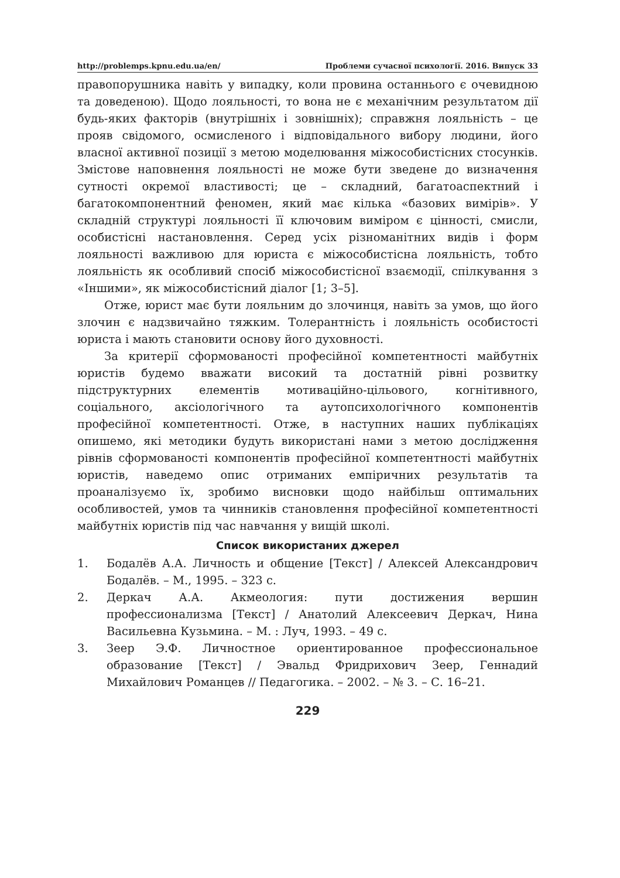http://problemps.kpnu.edu.ua/en/ Проблеми сучасної психології. 2016. Випуск 33
правопорушника навіть у випадку, коли провина останнього є очевидною та доведеною). Щодо лояльності, то вона не є механічним результатом дії будь-яких факторів (внутрішніх і зовнішніх); справжня лояльність – це прояв свідомого, осмисленого і відповідального вибору людини, його власної активної позиції з метою моделювання міжособистісних стосунків. Змістове наповнення лояльності не може бути зведене до визначення сутності окремої властивості; це – складний, багатоаспектний і багатокомпонентний феномен, який має кілька «базових вимірів». У складній структурі лояльності її ключовим виміром є цінності, смисли, особистісні настановлення. Серед усіх різноманітних видів і форм лояльності важливою для юриста є міжособистісна лояльність, тобто лояльність як особливий спосіб міжособистісної взаємодії, спілкування з «Іншими», як міжособистісний діалог [1; 3–5].
Отже, юрист має бути лояльним до злочинця, навіть за умов, що його злочин є надзвичайно тяжким. Толерантність і лояльність особистості юриста і мають становити основу його духовності.
За критерії сформованості професійної компетентності майбутніх юристів будемо вважати високий та достатній рівні розвитку підструктурних елементів мотиваційно-цільового, когнітивного, соціального, аксіологічного та аутопсихологічного компонентів професійної компетентності. Отже, в наступних наших публікаціях опишемо, які методики будуть використані нами з метою дослідження рівнів сформованості компонентів професійної компетентності майбутніх юристів, наведемо опис отриманих емпіричних результатів та проаналізуємо їх, зробимо висновки щодо найбільш оптимальних особливостей, умов та чинників становлення професійної компетентності майбутніх юристів під час навчання у вищій школі.
Список використаних джерел
1. Бодалёв А.А. Личность и общение [Текст] / Алексей Александрович Бодалёв. – М., 1995. – 323 с.
2. Деркач А.А. Акмеология: пути достижения вершин профессионализма [Текст] / Анатолий Алексеевич Деркач, Нина Васильевна Кузьмина. – М. : Луч, 1993. – 49 с.
3. Зеер Э.Ф. Личностное ориентированное профессиональное образование [Текст] / Эвальд Фридрихович Зеер, Геннадий Михайлович Романцев // Педагогика. – 2002. – № 3. – С. 16–21.
229